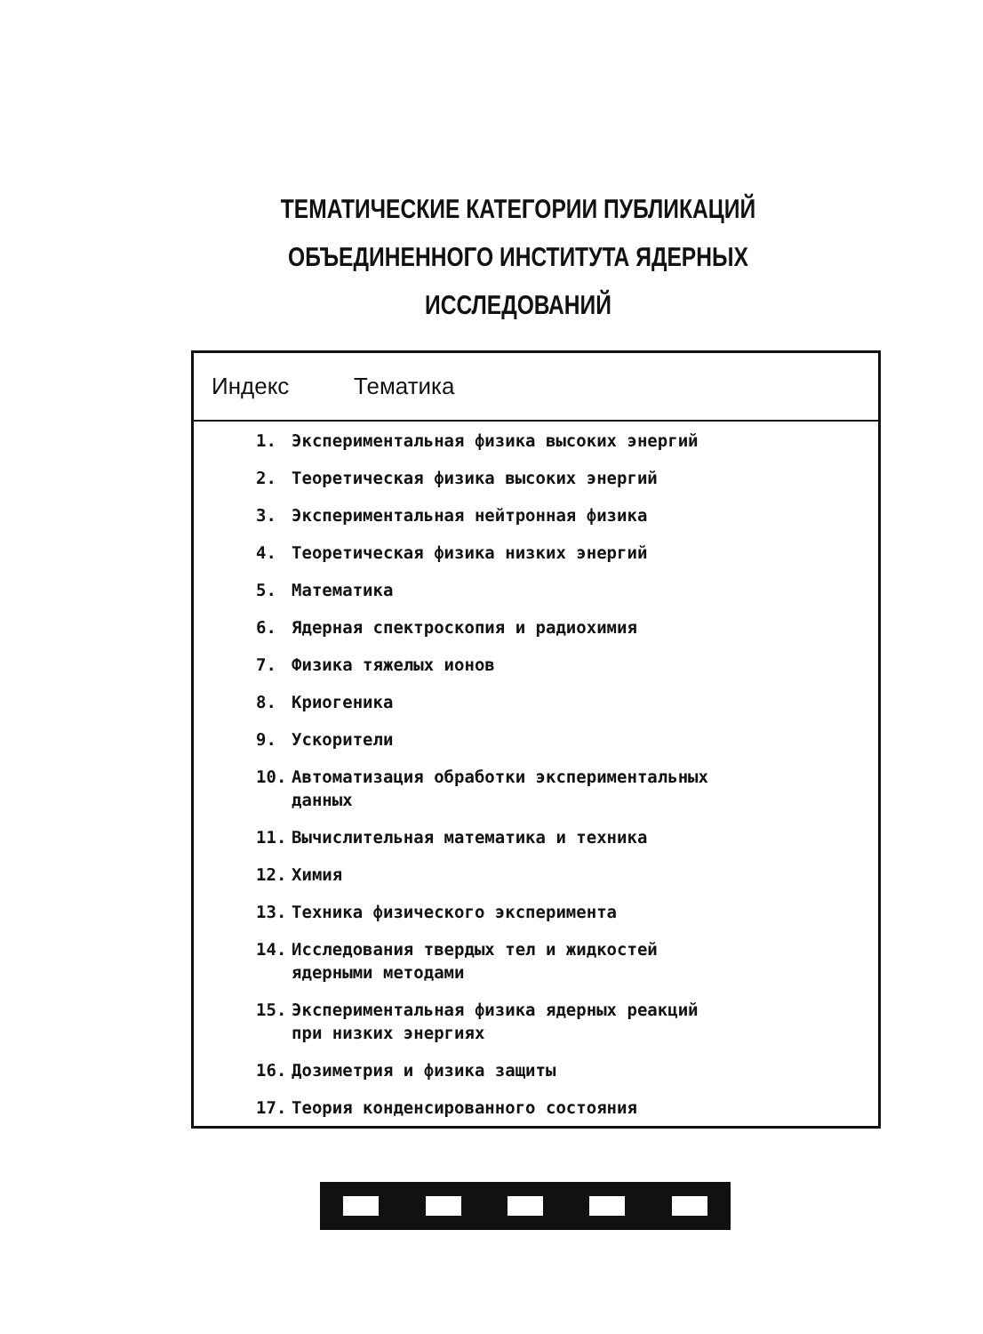ТЕМАТИЧЕСКИЕ КАТЕГОРИИ ПУБЛИКАЦИЙ
ОБЪЕДИНЕННОГО ИНСТИТУТА ЯДЕРНЫХ
ИССЛЕДОВАНИЙ
| Индекс | Тематика |
| --- | --- |
| 1. Экспериментальная физика высоких энергий | |
| 2. Теоретическая физика высоких энергий | |
| 3. Экспериментальная нейтронная физика | |
| 4. Теоретическая физика низких энергий | |
| 5. Математика | |
| 6. Ядерная спектроскопия и радиохимия | |
| 7. Физика тяжелых ионов | |
| 8. Криогеника | |
| 9. Ускорители | |
| 10. Автоматизация обработки экспериментальных данных | |
| 11. Вычислительная математика и техника | |
| 12. Химия | |
| 13. Техника физического эксперимента | |
| 14. Исследования твердых тел и жидкостей ядерными методами | |
| 15. Экспериментальная физика ядерных реакций при низких энергиях | |
| 16. Дозиметрия и физика защиты | |
| 17. Теория конденсированного состояния | |